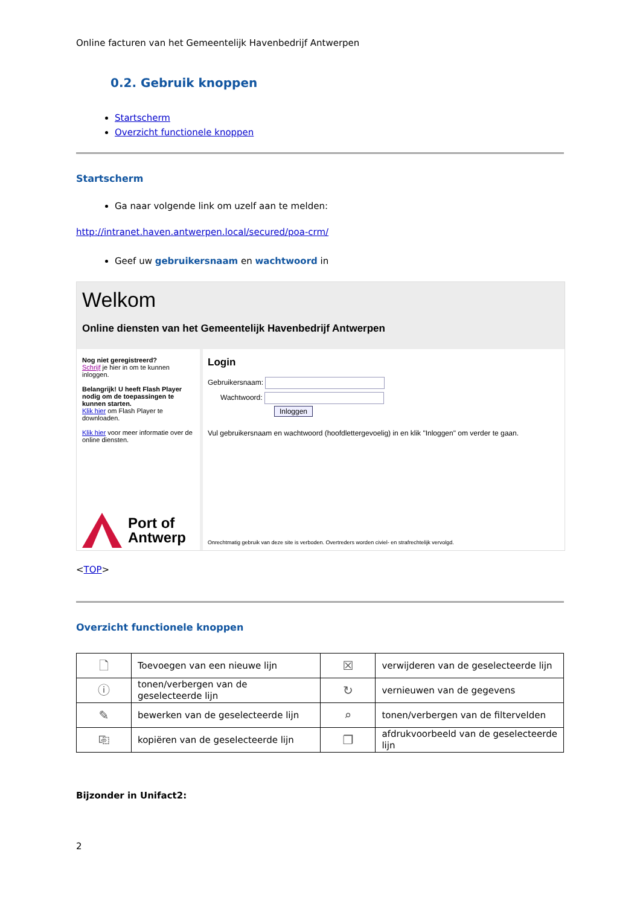Online facturen van het Gemeentelijk Havenbedrijf Antwerpen
0.2. Gebruik knoppen
Startscherm
Overzicht functionele knoppen
Startscherm
Ga naar volgende link om uzelf aan te melden:
http://intranet.haven.antwerpen.local/secured/poa-crm/
Geef uw gebruikersnaam en wachtwoord in
Welkom
Online diensten van het Gemeentelijk Havenbedrijf Antwerpen
Nog niet geregistreerd?
Schrijf je hier in om te kunnen inloggen.
Belangrijk! U heeft Flash Player nodig om de toepassingen te kunnen starten.
Klik hier om Flash Player te downloaden.
Klik hier voor meer informatie over de online diensten.
Port of
Antwerp
Login
Gebruikersnaam:
Wachtwoord:
Inloggen
Vul gebruikersnaam en wachtwoord (hoofdlettergevoelig) in en klik "Inloggen" om verder te gaan.
Onrechtmatig gebruik van deze site is verboden. Overtreders worden civiel- en strafrechtelijk vervolgd.
<TOP>
Overzicht functionele knoppen
| 🗋 | Toevoegen van een nieuwe lijn | ☒ | verwijderen van de geselecteerde lijn |
| ⓘ | tonen/verbergen van de geselecteerde lijn | ↻ | vernieuwen van de gegevens |
| ✎ | bewerken van de geselecteerde lijn | ⌕ | tonen/verbergen van de filtervelden |
| ⎘ | kopiëren van de geselecteerde lijn | ❐ | afdrukvoorbeeld van de geselecteerde lijn |
Bijzonder in Unifact2:
2